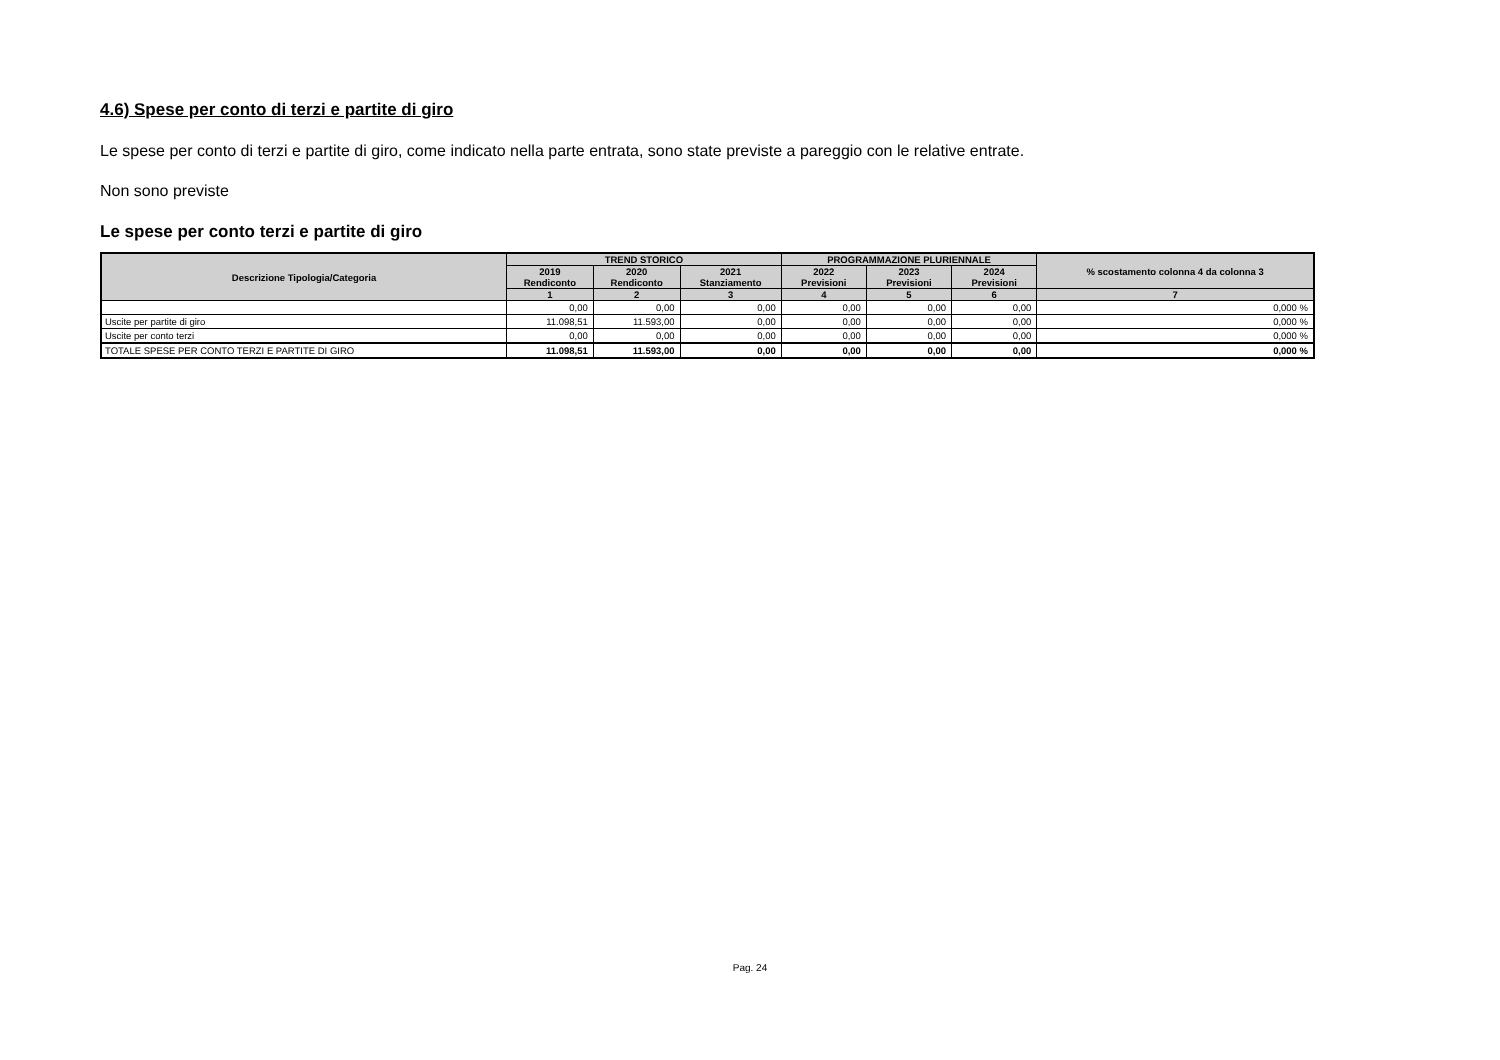4.6) Spese per conto di terzi e partite di giro
Le spese per conto di terzi e partite di giro, come indicato nella parte entrata, sono state previste a pareggio con le relative entrate.
Non sono previste
Le spese per conto terzi e partite di giro
| Descrizione Tipologia/Categoria | TREND STORICO | | | PROGRAMMAZIONE PLURIENNALE | | | % scostamento colonna 4 da colonna 3 |
| --- | --- | --- | --- | --- | --- | --- | --- |
| | 2019 Rendiconto | 2020 Rendiconto | 2021 Stanziamento | 2022 Previsioni | 2023 Previsioni | 2024 Previsioni | |
| | 1 | 2 | 3 | 4 | 5 | 6 | 7 |
| | 0,00 | 0,00 | 0,00 | 0,00 | 0,00 | 0,00 | 0,000 % |
| Uscite per partite di giro | 11.098,51 | 11.593,00 | 0,00 | 0,00 | 0,00 | 0,00 | 0,000 % |
| Uscite per conto terzi | 0,00 | 0,00 | 0,00 | 0,00 | 0,00 | 0,00 | 0,000 % |
| TOTALE SPESE PER CONTO TERZI E PARTITE DI GIRO | 11.098,51 | 11.593,00 | 0,00 | 0,00 | 0,00 | 0,00 | 0,000 % |
Pag. 24